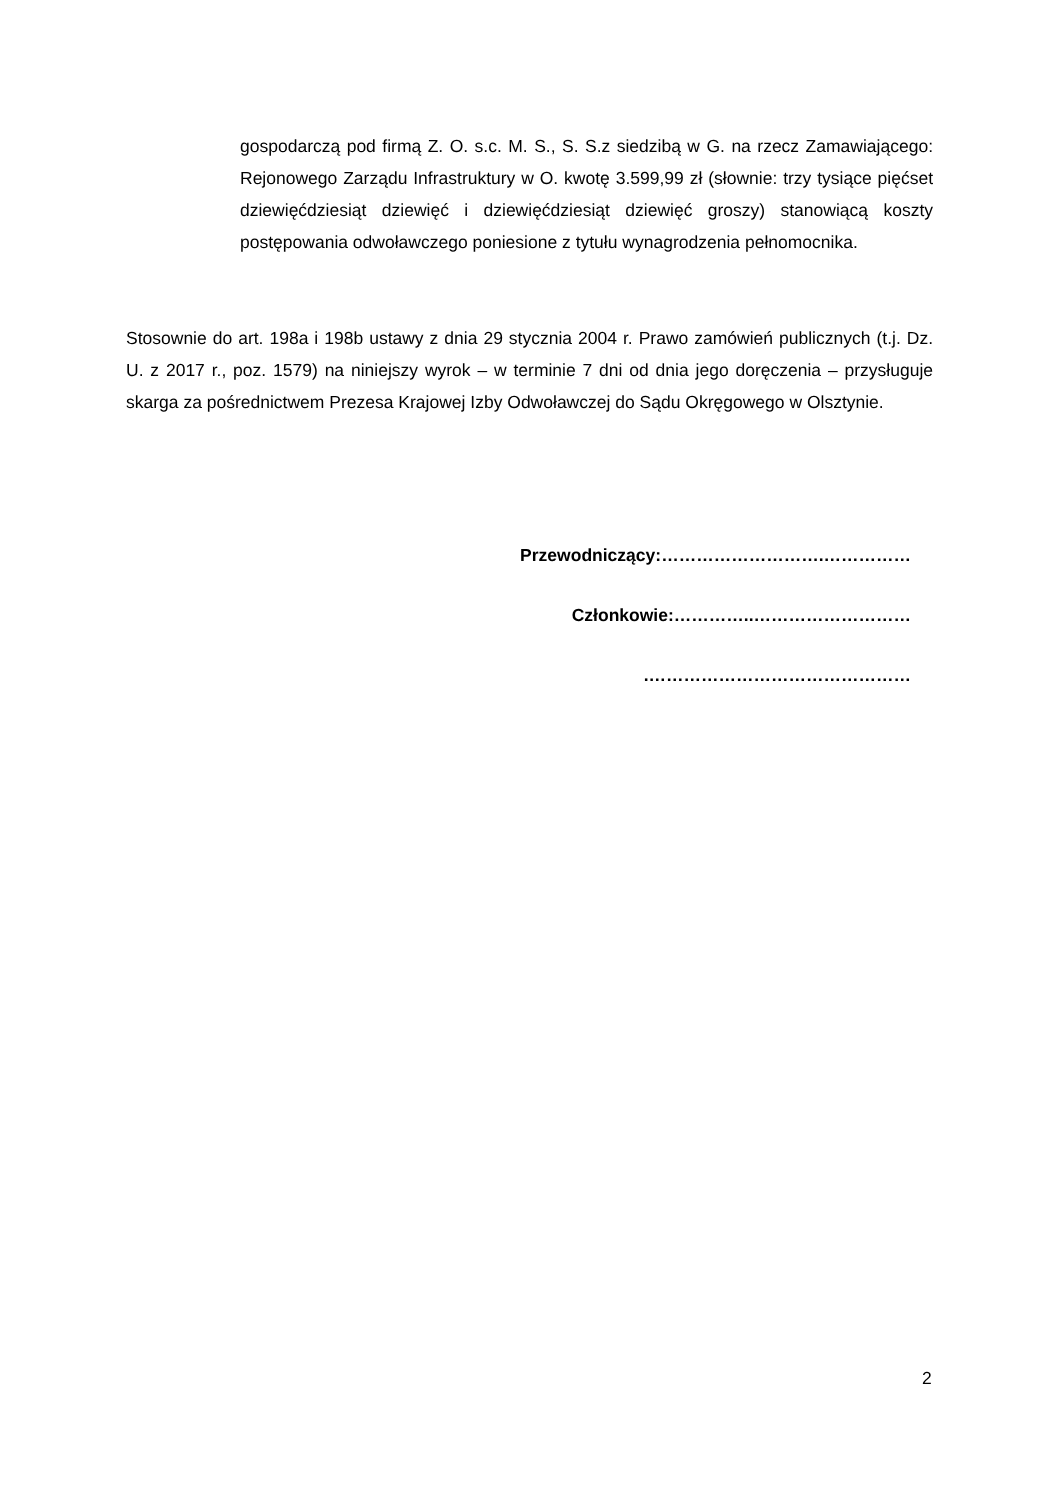gospodarczą pod firmą Z. O. s.c. M. S., S. S.z siedzibą w G. na rzecz Zamawiającego: Rejonowego Zarządu Infrastruktury w O. kwotę 3.599,99 zł (słownie: trzy tysiące pięćset dziewięćdziesiąt dziewięć i dziewięćdziesiąt dziewięć groszy) stanowiącą koszty postępowania odwoławczego poniesione z tytułu wynagrodzenia pełnomocnika.
Stosownie do art. 198a i 198b ustawy z dnia 29 stycznia 2004 r. Prawo zamówień publicznych (t.j. Dz. U. z 2017 r., poz. 1579) na niniejszy wyrok – w terminie 7 dni od dnia jego doręczenia – przysługuje skarga za pośrednictwem Prezesa Krajowej Izby Odwoławczej do Sądu Okręgowego w Olsztynie.
Przewodniczący:……………………….……………
Członkowie:…………..………………………
.………………………………………
2